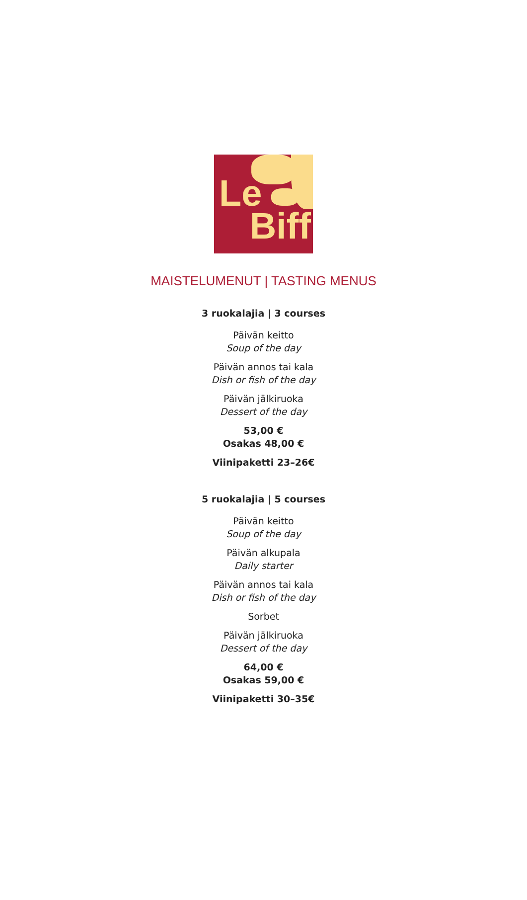Le
Biff
MAISTELUMENUT | TASTING MENUS
3 ruokalajia | 3 courses
Päivän keitto
Soup of the day
Päivän annos tai kala
Dish or fish of the day
Päivän jälkiruoka
Dessert of the day
53,00 €
Osakas 48,00 €
Viinipaketti 23–26€
5 ruokalajia | 5 courses
Päivän keitto
Soup of the day
Päivän alkupala
Daily starter
Päivän annos tai kala
Dish or fish of the day
Sorbet
Päivän jälkiruoka
Dessert of the day
64,00 €
Osakas 59,00 €
Viinipaketti 30–35€